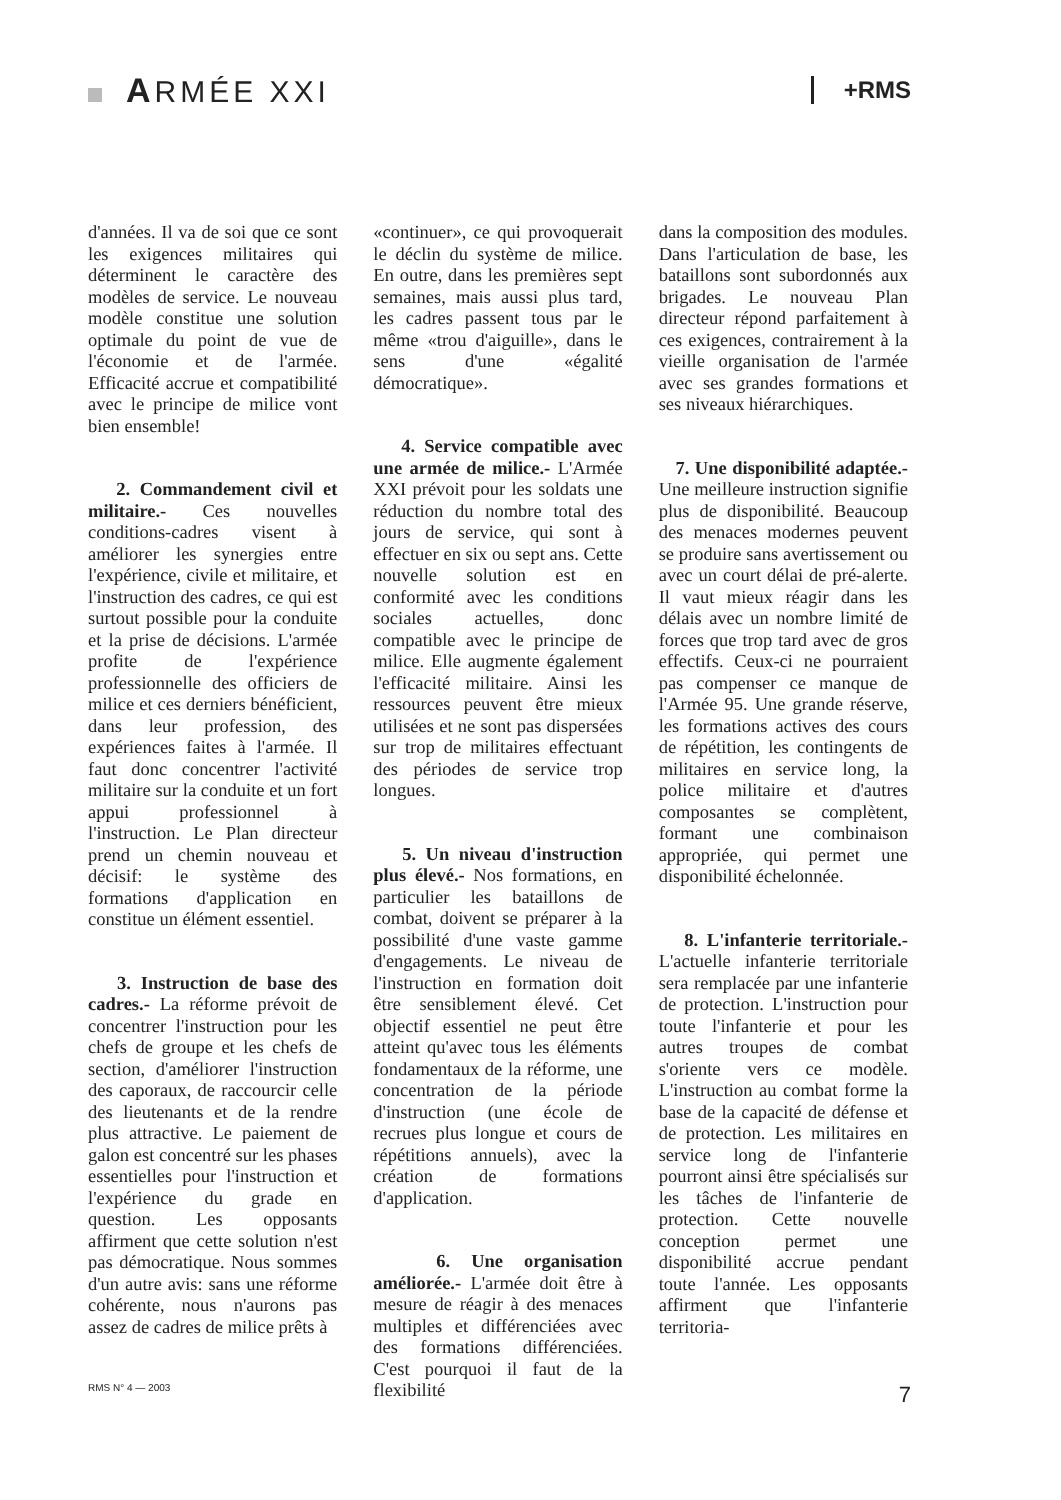ARMÉE XXI
+RMS
d'années. Il va de soi que ce sont les exigences militaires qui déterminent le caractère des modèles de service. Le nouveau modèle constitue une solution optimale du point de vue de l'économie et de l'armée. Efficacité accrue et compatibilité avec le principe de milice vont bien ensemble!
2. Commandement civil et militaire.- Ces nouvelles conditions-cadres visent à améliorer les synergies entre l'expérience, civile et militaire, et l'instruction des cadres, ce qui est surtout possible pour la conduite et la prise de décisions. L'armée profite de l'expérience professionnelle des officiers de milice et ces derniers bénéficient, dans leur profession, des expériences faites à l'armée. Il faut donc concentrer l'activité militaire sur la conduite et un fort appui professionnel à l'instruction. Le Plan directeur prend un chemin nouveau et décisif: le système des formations d'application en constitue un élément essentiel.
3. Instruction de base des cadres.- La réforme prévoit de concentrer l'instruction pour les chefs de groupe et les chefs de section, d'améliorer l'instruction des caporaux, de raccourcir celle des lieutenants et de la rendre plus attractive. Le paiement de galon est concentré sur les phases essentielles pour l'instruction et l'expérience du grade en question. Les opposants affirment que cette solution n'est pas démocratique. Nous sommes d'un autre avis: sans une réforme cohérente, nous n'aurons pas assez de cadres de milice prêts à
«continuer», ce qui provoquerait le déclin du système de milice. En outre, dans les premières sept semaines, mais aussi plus tard, les cadres passent tous par le même «trou d'aiguille», dans le sens d'une «égalité démocratique».
4. Service compatible avec une armée de milice.- L'Armée XXI prévoit pour les soldats une réduction du nombre total des jours de service, qui sont à effectuer en six ou sept ans. Cette nouvelle solution est en conformité avec les conditions sociales actuelles, donc compatible avec le principe de milice. Elle augmente également l'efficacité militaire. Ainsi les ressources peuvent être mieux utilisées et ne sont pas dispersées sur trop de militaires effectuant des périodes de service trop longues.
5. Un niveau d'instruction plus élevé.- Nos formations, en particulier les bataillons de combat, doivent se préparer à la possibilité d'une vaste gamme d'engagements. Le niveau de l'instruction en formation doit être sensiblement élevé. Cet objectif essentiel ne peut être atteint qu'avec tous les éléments fondamentaux de la réforme, une concentration de la période d'instruction (une école de recrues plus longue et cours de répétitions annuels), avec la création de formations d'application.
6. Une organisation améliorée.- L'armée doit être à mesure de réagir à des menaces multiples et différenciées avec des formations différenciées. C'est pourquoi il faut de la flexibilité
dans la composition des modules. Dans l'articulation de base, les bataillons sont subordonnés aux brigades. Le nouveau Plan directeur répond parfaitement à ces exigences, contrairement à la vieille organisation de l'armée avec ses grandes formations et ses niveaux hiérarchiques.
7. Une disponibilité adaptée.- Une meilleure instruction signifie plus de disponibilité. Beaucoup des menaces modernes peuvent se produire sans avertissement ou avec un court délai de pré-alerte. Il vaut mieux réagir dans les délais avec un nombre limité de forces que trop tard avec de gros effectifs. Ceux-ci ne pourraient pas compenser ce manque de l'Armée 95. Une grande réserve, les formations actives des cours de répétition, les contingents de militaires en service long, la police militaire et d'autres composantes se complètent, formant une combinaison appropriée, qui permet une disponibilité échelonnée.
8. L'infanterie territoriale.- L'actuelle infanterie territoriale sera remplacée par une infanterie de protection. L'instruction pour toute l'infanterie et pour les autres troupes de combat s'oriente vers ce modèle. L'instruction au combat forme la base de la capacité de défense et de protection. Les militaires en service long de l'infanterie pourront ainsi être spécialisés sur les tâches de l'infanterie de protection. Cette nouvelle conception permet une disponibilité accrue pendant toute l'année. Les opposants affirment que l'infanterie territoria-
RMS N° 4 — 2003 7